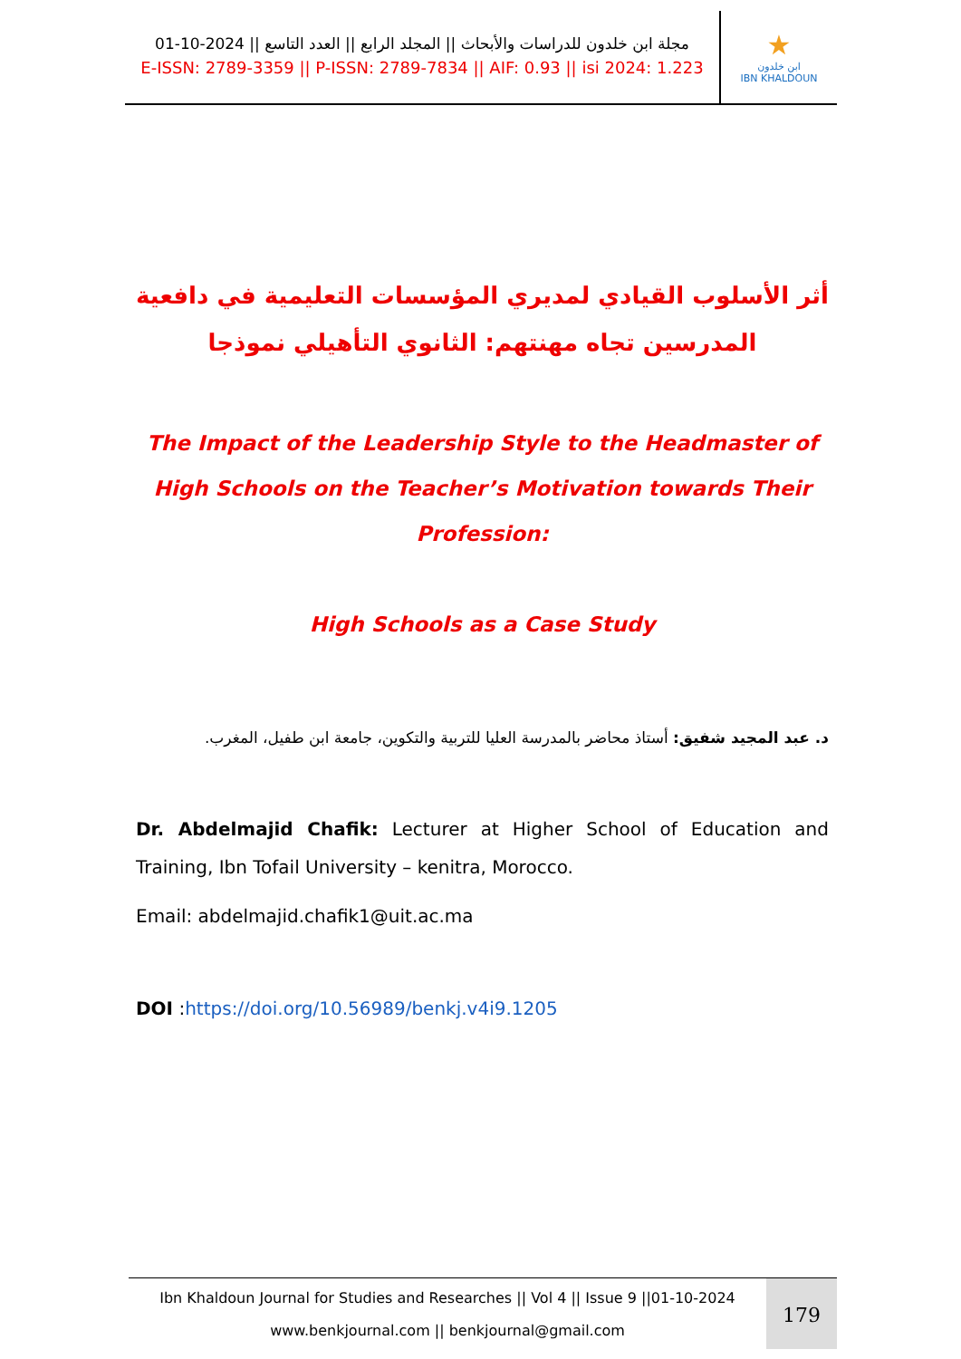مجلة ابن خلدون للدراسات والأبحاث || المجلد الرابع || العدد التاسع || 2024-10-01
E-ISSN: 2789-3359 || P-ISSN: 2789-7834 || AIF: 0.93 || isi 2024: 1.223
★
ابن خلدون
IBN KHALDOUN
أثر الأسلوب القيادي لمديري المؤسسات التعليمية في دافعية المدرسين تجاه مهنتهم: الثانوي التأهيلي نموذجا
The Impact of the Leadership Style to the Headmaster of High Schools on the Teacher’s Motivation towards Their Profession:
High Schools as a Case Study
د. عبد المجيد شفيق: أستاذ محاضر بالمدرسة العليا للتربية والتكوين، جامعة ابن طفيل، المغرب.
Dr. Abdelmajid Chafik: Lecturer at Higher School of Education and Training, Ibn Tofail University – kenitra, Morocco.
Email: abdelmajid.chafik1@uit.ac.ma
DOI :https://doi.org/10.56989/benkj.v4i9.1205
Ibn Khaldoun Journal for Studies and Researches || Vol 4 || Issue 9 ||01-10-2024
www.benkjournal.com || benkjournal@gmail.com
179